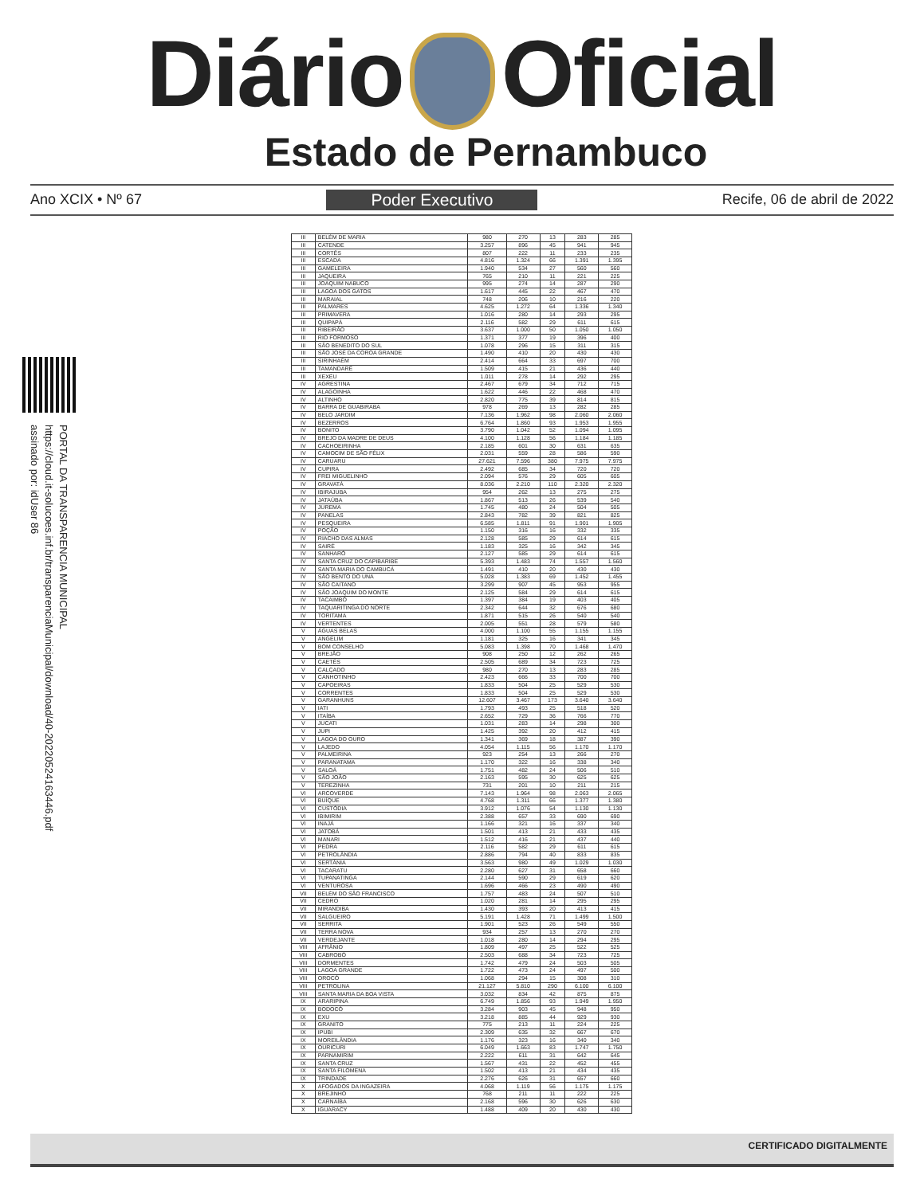Diário Oficial
Estado de Pernambuco
Ano XCIX • Nº 67 Poder Executivo Recife, 06 de abril de 2022
PORTAL DA TRANSPARENCIA MUNICIPAL
https://cloud.it-solucoes.inf.br/transparenciaMunicipal/download/40-20220524163446.pdf
assinado por: idUser 86
| III | BELÉM DE MARIA | 980 | 270 | 13 | 283 | 285 |
| III | CATENDE | 3.257 | 896 | 45 | 941 | 945 |
| III | CORTÊS | 807 | 222 | 11 | 233 | 235 |
| III | ESCADA | 4.816 | 1.324 | 66 | 1.391 | 1.395 |
| III | GAMELEIRA | 1.940 | 534 | 27 | 560 | 560 |
| III | JAQUEIRA | 765 | 210 | 11 | 221 | 225 |
| III | JOAQUIM NABUCO | 995 | 274 | 14 | 287 | 290 |
| III | LAGOA DOS GATOS | 1.617 | 445 | 22 | 467 | 470 |
| III | MARAIAL | 748 | 206 | 10 | 216 | 220 |
| III | PALMARES | 4.625 | 1.272 | 64 | 1.336 | 1.340 |
| III | PRIMAVERA | 1.016 | 280 | 14 | 293 | 295 |
| III | QUIPAPÁ | 2.116 | 582 | 29 | 611 | 615 |
| III | RIBEIRÃO | 3.637 | 1.000 | 50 | 1.050 | 1.050 |
| III | RIO FORMOSO | 1.371 | 377 | 19 | 396 | 400 |
| III | SÃO BENEDITO DO SUL | 1.078 | 296 | 15 | 311 | 315 |
| III | SÃO JOSÉ DA COROA GRANDE | 1.490 | 410 | 20 | 430 | 430 |
| III | SIRINHAÉM | 2.414 | 664 | 33 | 697 | 700 |
| III | TAMANDARÉ | 1.509 | 415 | 21 | 436 | 440 |
| III | XEXÉU | 1.011 | 278 | 14 | 292 | 295 |
| IV | AGRESTINA | 2.467 | 679 | 34 | 712 | 715 |
| IV | ALAGOINHA | 1.622 | 446 | 22 | 468 | 470 |
| IV | ALTINHO | 2.820 | 775 | 39 | 814 | 815 |
| IV | BARRA DE GUABIRABA | 978 | 269 | 13 | 282 | 285 |
| IV | BELO JARDIM | 7.136 | 1.962 | 98 | 2.060 | 2.060 |
| IV | BEZERROS | 6.764 | 1.860 | 93 | 1.953 | 1.955 |
| IV | BONITO | 3.790 | 1.042 | 52 | 1.094 | 1.095 |
| IV | BREJO DA MADRE DE DEUS | 4.100 | 1.128 | 56 | 1.184 | 1.185 |
| IV | CACHOEIRINHA | 2.185 | 601 | 30 | 631 | 635 |
| IV | CAMOCIM DE SÃO FÉLIX | 2.031 | 559 | 28 | 586 | 590 |
| IV | CARUARU | 27.621 | 7.596 | 380 | 7.975 | 7.975 |
| IV | CUPIRA | 2.492 | 685 | 34 | 720 | 720 |
| IV | FREI MIGUELINHO | 2.094 | 576 | 29 | 605 | 605 |
| IV | GRAVATÁ | 8.036 | 2.210 | 110 | 2.320 | 2.320 |
| IV | IBIRAJUBA | 954 | 262 | 13 | 275 | 275 |
| IV | JATAÚBA | 1.867 | 513 | 26 | 539 | 540 |
| IV | JUREMA | 1.745 | 480 | 24 | 504 | 505 |
| IV | PANELAS | 2.843 | 782 | 39 | 821 | 825 |
| IV | PESQUEIRA | 6.585 | 1.811 | 91 | 1.901 | 1.905 |
| IV | POÇÃO | 1.150 | 316 | 16 | 332 | 335 |
| IV | RIACHO DAS ALMAS | 2.128 | 585 | 29 | 614 | 615 |
| IV | SAIRÉ | 1.183 | 325 | 16 | 342 | 345 |
| IV | SANHARÓ | 2.127 | 585 | 29 | 614 | 615 |
| IV | SANTA CRUZ DO CAPIBARIBE | 5.393 | 1.483 | 74 | 1.557 | 1.560 |
| IV | SANTA MARIA DO CAMBUCÁ | 1.491 | 410 | 20 | 430 | 430 |
| IV | SÃO BENTO DO UNA | 5.028 | 1.383 | 69 | 1.452 | 1.455 |
| IV | SÃO CAITANO | 3.299 | 907 | 45 | 953 | 955 |
| IV | SÃO JOAQUIM DO MONTE | 2.125 | 584 | 29 | 614 | 615 |
| IV | TACAIMBÓ | 1.397 | 384 | 19 | 403 | 405 |
| IV | TAQUARITINGA DO NORTE | 2.342 | 644 | 32 | 676 | 680 |
| IV | TORITAMA | 1.871 | 515 | 26 | 540 | 540 |
| IV | VERTENTES | 2.005 | 551 | 28 | 579 | 580 |
| V | ÁGUAS BELAS | 4.000 | 1.100 | 55 | 1.155 | 1.155 |
| V | ANGELIM | 1.181 | 325 | 16 | 341 | 345 |
| V | BOM CONSELHO | 5.083 | 1.398 | 70 | 1.468 | 1.470 |
| V | BREJÃO | 908 | 250 | 12 | 262 | 265 |
| V | CAETÉS | 2.505 | 689 | 34 | 723 | 725 |
| V | CALÇADO | 980 | 270 | 13 | 283 | 285 |
| V | CANHOTINHO | 2.423 | 666 | 33 | 700 | 700 |
| V | CAPOEIRAS | 1.833 | 504 | 25 | 529 | 530 |
| V | CORRENTES | 1.833 | 504 | 25 | 529 | 530 |
| V | GARANHUNS | 12.607 | 3.467 | 173 | 3.640 | 3.640 |
| V | IATI | 1.793 | 493 | 25 | 518 | 520 |
| V | ITAÍBA | 2.652 | 729 | 36 | 766 | 770 |
| V | JUCATI | 1.031 | 283 | 14 | 298 | 300 |
| V | JUPI | 1.425 | 392 | 20 | 412 | 415 |
| V | LAGOA DO OURO | 1.341 | 369 | 18 | 387 | 390 |
| V | LAJEDO | 4.054 | 1.115 | 56 | 1.170 | 1.170 |
| V | PALMEIRINA | 923 | 254 | 13 | 266 | 270 |
| V | PARANATAMA | 1.170 | 322 | 16 | 338 | 340 |
| V | SALOÁ | 1.751 | 482 | 24 | 506 | 510 |
| V | SÃO JOÃO | 2.163 | 595 | 30 | 625 | 625 |
| V | TEREZINHA | 731 | 201 | 10 | 211 | 215 |
| VI | ARCOVERDE | 7.143 | 1.964 | 98 | 2.063 | 2.065 |
| VI | BUÍQUE | 4.768 | 1.311 | 66 | 1.377 | 1.380 |
| VI | CUSTÓDIA | 3.912 | 1.076 | 54 | 1.130 | 1.130 |
| VI | IBIMIRIM | 2.388 | 657 | 33 | 690 | 690 |
| VI | INAJÁ | 1.166 | 321 | 16 | 337 | 340 |
| VI | JATOBÁ | 1.501 | 413 | 21 | 433 | 435 |
| VI | MANARI | 1.512 | 416 | 21 | 437 | 440 |
| VI | PEDRA | 2.116 | 582 | 29 | 611 | 615 |
| VI | PETROLÂNDIA | 2.886 | 794 | 40 | 833 | 835 |
| VI | SERTÂNIA | 3.563 | 980 | 49 | 1.029 | 1.030 |
| VI | TACARATU | 2.280 | 627 | 31 | 658 | 660 |
| VI | TUPANATINGA | 2.144 | 590 | 29 | 619 | 620 |
| VI | VENTUROSA | 1.696 | 466 | 23 | 490 | 490 |
| VII | BELÉM DO SÃO FRANCISCO | 1.757 | 483 | 24 | 507 | 510 |
| VII | CEDRO | 1.020 | 281 | 14 | 295 | 295 |
| VII | MIRANDIBA | 1.430 | 393 | 20 | 413 | 415 |
| VII | SALGUEIRO | 5.191 | 1.428 | 71 | 1.499 | 1.500 |
| VII | SERRITA | 1.901 | 523 | 26 | 549 | 550 |
| VII | TERRA NOVA | 934 | 257 | 13 | 270 | 270 |
| VII | VERDEJANTE | 1.018 | 280 | 14 | 294 | 295 |
| VIII | AFRÂNIO | 1.809 | 497 | 25 | 522 | 525 |
| VIII | CABROBÓ | 2.503 | 688 | 34 | 723 | 725 |
| VIII | DORMENTES | 1.742 | 479 | 24 | 503 | 505 |
| VIII | LAGOA GRANDE | 1.722 | 473 | 24 | 497 | 500 |
| VIII | OROCÓ | 1.068 | 294 | 15 | 308 | 310 |
| VIII | PETROLINA | 21.127 | 5.810 | 290 | 6.100 | 6.100 |
| VIII | SANTA MARIA DA BOA VISTA | 3.032 | 834 | 42 | 875 | 875 |
| IX | ARARIPINA | 6.749 | 1.856 | 93 | 1.949 | 1.950 |
| IX | BODOCÓ | 3.284 | 903 | 45 | 948 | 950 |
| IX | EXU | 3.218 | 885 | 44 | 929 | 930 |
| IX | GRANITO | 775 | 213 | 11 | 224 | 225 |
| IX | IPUBI | 2.309 | 635 | 32 | 667 | 670 |
| IX | MOREILÂNDIA | 1.176 | 323 | 16 | 340 | 340 |
| IX | OURICURI | 6.049 | 1.663 | 83 | 1.747 | 1.750 |
| IX | PARNAMIRIM | 2.222 | 611 | 31 | 642 | 645 |
| IX | SANTA CRUZ | 1.567 | 431 | 22 | 452 | 455 |
| IX | SANTA FILOMENA | 1.502 | 413 | 21 | 434 | 435 |
| IX | TRINDADE | 2.276 | 626 | 31 | 657 | 660 |
| X | AFOGADOS DA INGAZEIRA | 4.068 | 1.119 | 56 | 1.175 | 1.175 |
| X | BREJINHO | 768 | 211 | 11 | 222 | 225 |
| X | CARNAÍBA | 2.168 | 596 | 30 | 626 | 630 |
| X | IGUARACY | 1.488 | 409 | 20 | 430 | 430 |
CERTIFICADO DIGITALMENTE